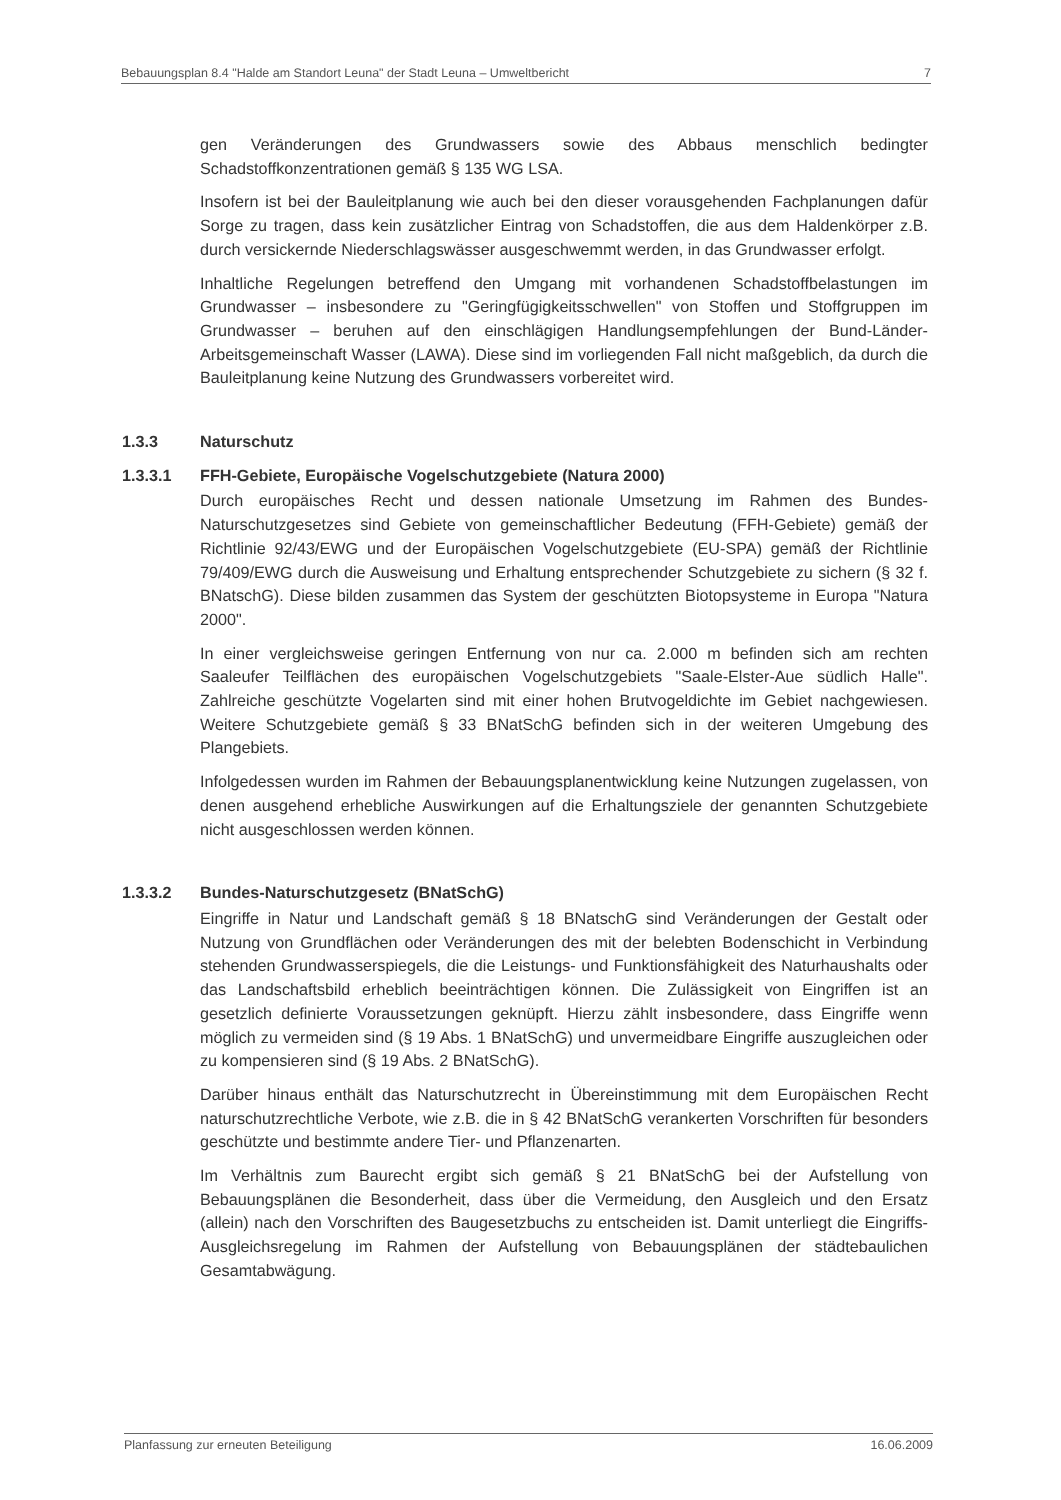Bebauungsplan 8.4 "Halde am Standort Leuna" der Stadt Leuna – Umweltbericht 7
gen Veränderungen des Grundwassers sowie des Abbaus menschlich bedingter Schadstoffkonzentrationen gemäß § 135 WG LSA.
Insofern ist bei der Bauleitplanung wie auch bei den dieser vorausgehenden Fachplanungen dafür Sorge zu tragen, dass kein zusätzlicher Eintrag von Schadstoffen, die aus dem Haldenkörper z.B. durch versickernde Niederschlagswässer ausgeschwemmt werden, in das Grundwasser erfolgt.
Inhaltliche Regelungen betreffend den Umgang mit vorhandenen Schadstoffbelastungen im Grundwasser – insbesondere zu "Geringfügigkeitsschwellen" von Stoffen und Stoffgruppen im Grundwasser – beruhen auf den einschlägigen Handlungsempfehlungen der Bund-Länder-Arbeitsgemeinschaft Wasser (LAWA). Diese sind im vorliegenden Fall nicht maßgeblich, da durch die Bauleitplanung keine Nutzung des Grundwassers vorbereitet wird.
1.3.3 Naturschutz
1.3.3.1 FFH-Gebiete, Europäische Vogelschutzgebiete (Natura 2000)
Durch europäisches Recht und dessen nationale Umsetzung im Rahmen des Bundes-Naturschutzgesetzes sind Gebiete von gemeinschaftlicher Bedeutung (FFH-Gebiete) gemäß der Richtlinie 92/43/EWG und der Europäischen Vogelschutzgebiete (EU-SPA) gemäß der Richtlinie 79/409/EWG durch die Ausweisung und Erhaltung entsprechender Schutzgebiete zu sichern (§ 32 f. BNatschG). Diese bilden zusammen das System der geschützten Biotopsysteme in Europa "Natura 2000".
In einer vergleichsweise geringen Entfernung von nur ca. 2.000 m befinden sich am rechten Saaleufer Teilflächen des europäischen Vogelschutzgebiets "Saale-Elster-Aue südlich Halle". Zahlreiche geschützte Vogelarten sind mit einer hohen Brutvogeldichte im Gebiet nachgewiesen. Weitere Schutzgebiete gemäß § 33 BNatSchG befinden sich in der weiteren Umgebung des Plangebiets.
Infolgedessen wurden im Rahmen der Bebauungsplanentwicklung keine Nutzungen zugelassen, von denen ausgehend erhebliche Auswirkungen auf die Erhaltungsziele der genannten Schutzgebiete nicht ausgeschlossen werden können.
1.3.3.2 Bundes-Naturschutzgesetz (BNatSchG)
Eingriffe in Natur und Landschaft gemäß § 18 BNatschG sind Veränderungen der Gestalt oder Nutzung von Grundflächen oder Veränderungen des mit der belebten Bodenschicht in Verbindung stehenden Grundwasserspiegels, die die Leistungs- und Funktionsfähigkeit des Naturhaushalts oder das Landschaftsbild erheblich beeinträchtigen können. Die Zulässigkeit von Eingriffen ist an gesetzlich definierte Voraussetzungen geknüpft. Hierzu zählt insbesondere, dass Eingriffe wenn möglich zu vermeiden sind (§ 19 Abs. 1 BNatSchG) und unvermeidbare Eingriffe auszugleichen oder zu kompensieren sind (§ 19 Abs. 2 BNatSchG).
Darüber hinaus enthält das Naturschutzrecht in Übereinstimmung mit dem Europäischen Recht naturschutzrechtliche Verbote, wie z.B. die in § 42 BNatSchG verankerten Vorschriften für besonders geschützte und bestimmte andere Tier- und Pflanzenarten.
Im Verhältnis zum Baurecht ergibt sich gemäß § 21 BNatSchG bei der Aufstellung von Bebauungsplänen die Besonderheit, dass über die Vermeidung, den Ausgleich und den Ersatz (allein) nach den Vorschriften des Baugesetzbuchs zu entscheiden ist. Damit unterliegt die Eingriffs-Ausgleichsregelung im Rahmen der Aufstellung von Bebauungsplänen der städtebaulichen Gesamtabwägung.
Planfassung zur erneuten Beteiligung 16.06.2009